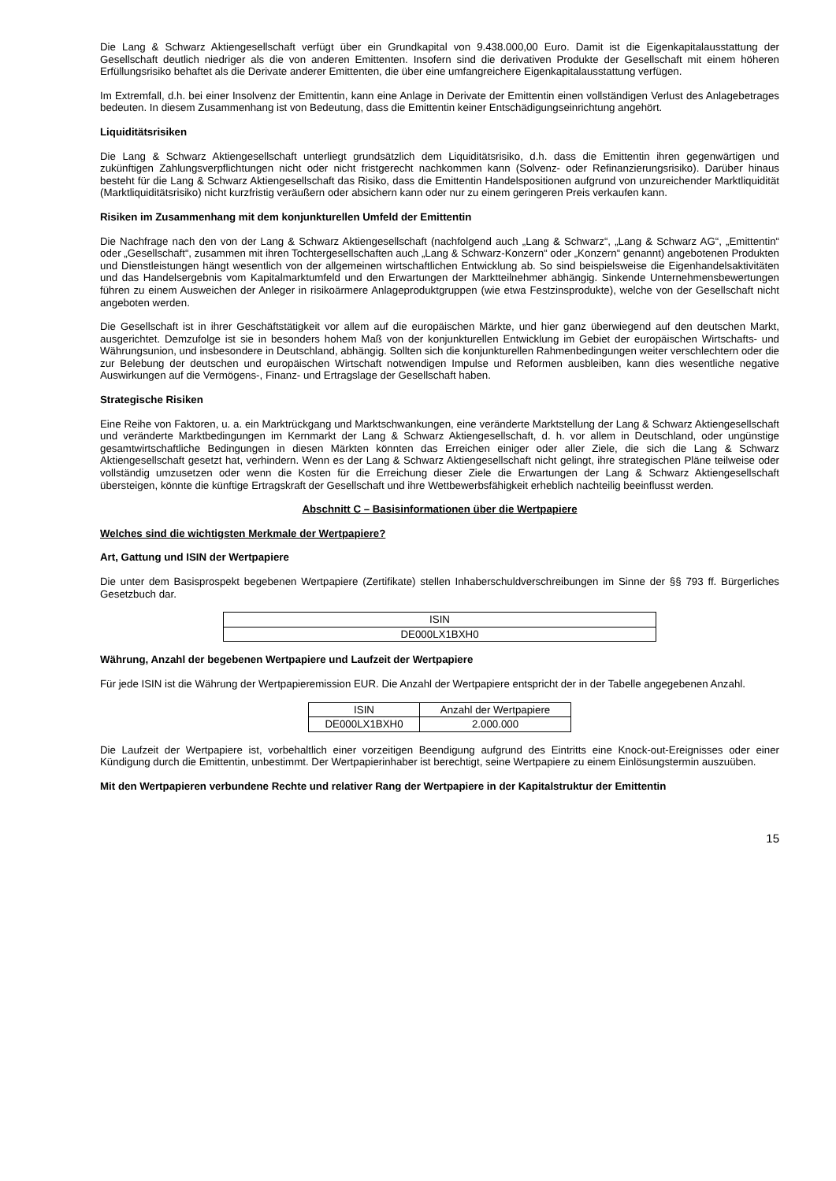Die Lang & Schwarz Aktiengesellschaft verfügt über ein Grundkapital von 9.438.000,00 Euro. Damit ist die Eigenkapitalausstattung der Gesellschaft deutlich niedriger als die von anderen Emittenten. Insofern sind die derivativen Produkte der Gesellschaft mit einem höheren Erfüllungsrisiko behaftet als die Derivate anderer Emittenten, die über eine umfangreichere Eigenkapitalausstattung verfügen.
Im Extremfall, d.h. bei einer Insolvenz der Emittentin, kann eine Anlage in Derivate der Emittentin einen vollständigen Verlust des Anlagebetrages bedeuten. In diesem Zusammenhang ist von Bedeutung, dass die Emittentin keiner Entschädigungseinrichtung angehört.
Liquiditätsrisiken
Die Lang & Schwarz Aktiengesellschaft unterliegt grundsätzlich dem Liquiditätsrisiko, d.h. dass die Emittentin ihren gegenwärtigen und zukünftigen Zahlungsverpflichtungen nicht oder nicht fristgerecht nachkommen kann (Solvenz- oder Refinanzierungsrisiko). Darüber hinaus besteht für die Lang & Schwarz Aktiengesellschaft das Risiko, dass die Emittentin Handelspositionen aufgrund von unzureichender Marktliquidität (Marktliquiditätsrisiko) nicht kurzfristig veräußern oder absichern kann oder nur zu einem geringeren Preis verkaufen kann.
Risiken im Zusammenhang mit dem konjunkturellen Umfeld der Emittentin
Die Nachfrage nach den von der Lang & Schwarz Aktiengesellschaft (nachfolgend auch „Lang & Schwarz“, „Lang & Schwarz AG“, „Emittentin“ oder „Gesellschaft“, zusammen mit ihren Tochtergesellschaften auch „Lang & Schwarz-Konzern“ oder „Konzern“ genannt) angebotenen Produkten und Dienstleistungen hängt wesentlich von der allgemeinen wirtschaftlichen Entwicklung ab. So sind beispielsweise die Eigenhandelsaktivitäten und das Handelsergebnis vom Kapitalmarktumfeld und den Erwartungen der Marktteilnehmer abhängig. Sinkende Unternehmensbewertungen führen zu einem Ausweichen der Anleger in risikoärmere Anlageproduktgruppen (wie etwa Festzinsprodukte), welche von der Gesellschaft nicht angeboten werden.
Die Gesellschaft ist in ihrer Geschäftstätigkeit vor allem auf die europäischen Märkte, und hier ganz überwiegend auf den deutschen Markt, ausgerichtet. Demzufolge ist sie in besonders hohem Maß von der konjunkturellen Entwicklung im Gebiet der europäischen Wirtschafts- und Währungsunion, und insbesondere in Deutschland, abhängig. Sollten sich die konjunkturellen Rahmenbedingungen weiter verschlechtern oder die zur Belebung der deutschen und europäischen Wirtschaft notwendigen Impulse und Reformen ausbleiben, kann dies wesentliche negative Auswirkungen auf die Vermögens-, Finanz- und Ertragslage der Gesellschaft haben.
Strategische Risiken
Eine Reihe von Faktoren, u. a. ein Marktrückgang und Marktschwankungen, eine veränderte Marktstellung der Lang & Schwarz Aktiengesellschaft und veränderte Marktbedingungen im Kernmarkt der Lang & Schwarz Aktiengesellschaft, d. h. vor allem in Deutschland, oder ungünstige gesamtwirtschaftliche Bedingungen in diesen Märkten könnten das Erreichen einiger oder aller Ziele, die sich die Lang & Schwarz Aktiengesellschaft gesetzt hat, verhindern. Wenn es der Lang & Schwarz Aktiengesellschaft nicht gelingt, ihre strategischen Pläne teilweise oder vollständig umzusetzen oder wenn die Kosten für die Erreichung dieser Ziele die Erwartungen der Lang & Schwarz Aktiengesellschaft übersteigen, könnte die künftige Ertragskraft der Gesellschaft und ihre Wettbewerbsfähigkeit erheblich nachteilig beeinflusst werden.
Abschnitt C – Basisinformationen über die Wertpapiere
Welches sind die wichtigsten Merkmale der Wertpapiere?
Art, Gattung und ISIN der Wertpapiere
Die unter dem Basisprospekt begebenen Wertpapiere (Zertifikate) stellen Inhaberschuldverschreibungen im Sinne der §§ 793 ff. Bürgerliches Gesetzbuch dar.
| ISIN |
| --- |
| DE000LX1BXH0 |
Währung, Anzahl der begebenen Wertpapiere und Laufzeit der Wertpapiere
Für jede ISIN ist die Währung der Wertpapieremission EUR. Die Anzahl der Wertpapiere entspricht der in der Tabelle angegebenen Anzahl.
| ISIN | Anzahl der Wertpapiere |
| --- | --- |
| DE000LX1BXH0 | 2.000.000 |
Die Laufzeit der Wertpapiere ist, vorbehaltlich einer vorzeitigen Beendigung aufgrund des Eintritts eine Knock-out-Ereignisses oder einer Kündigung durch die Emittentin, unbestimmt. Der Wertpapierinhaber ist berechtigt, seine Wertpapiere zu einem Einlösungstermin auszuüben.
Mit den Wertpapieren verbundene Rechte und relativer Rang der Wertpapiere in der Kapitalstruktur der Emittentin
15